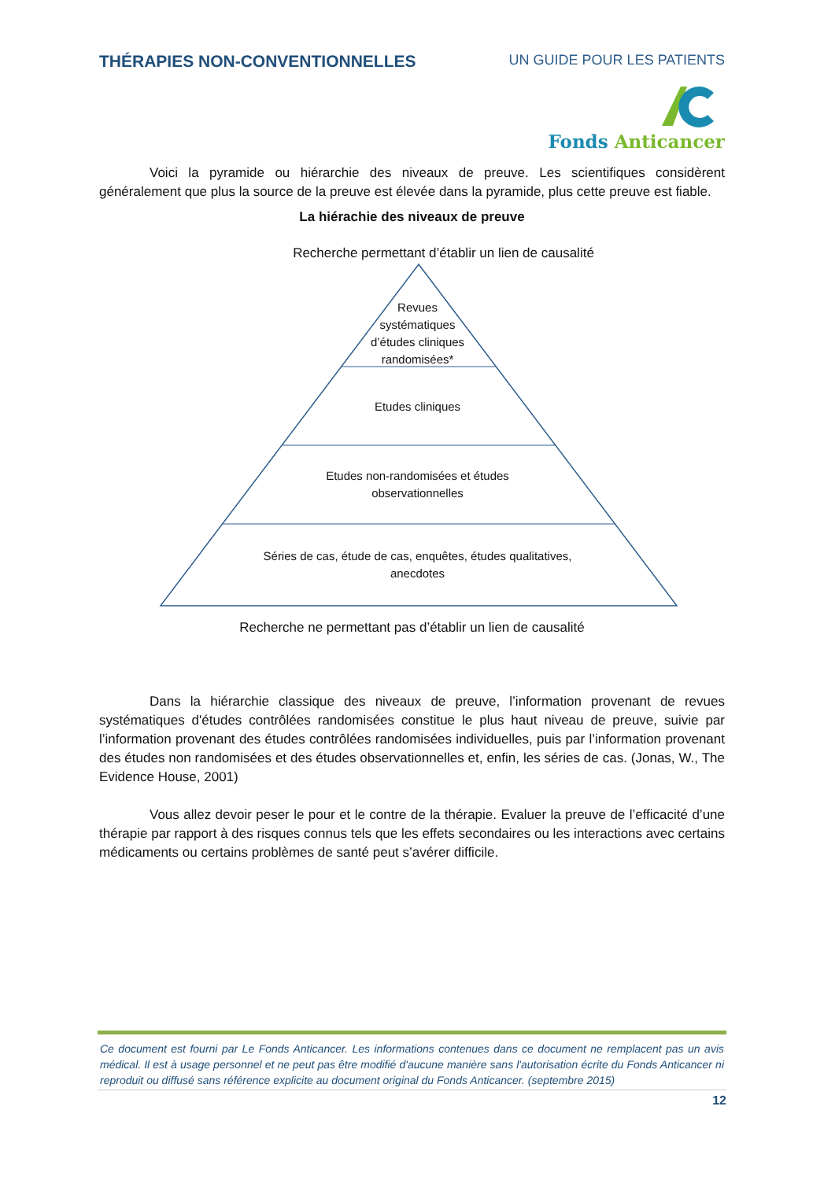THÉRAPIES NON-CONVENTIONNELLES UN GUIDE POUR LES PATIENTS
Fonds Anticancer
Voici la pyramide ou hiérarchie des niveaux de preuve. Les scientifiques considèrent généralement que plus la source de la preuve est élevée dans la pyramide, plus cette preuve est fiable.
La hiérachie des niveaux de preuve
Recherche permettant d’établir un lien de causalité
Revues
systématiques
d’études cliniques
randomisées*
Etudes cliniques
Etudes non-randomisées et études
observationnelles
Séries de cas, étude de cas, enquêtes, études qualitatives,
anecdotes
Recherche ne permettant pas d’établir un lien de causalité
Dans la hiérarchie classique des niveaux de preuve, l’information provenant de revues systématiques d'études contrôlées randomisées constitue le plus haut niveau de preuve, suivie par l’information provenant des études contrôlées randomisées individuelles, puis par l’information provenant des études non randomisées et des études observationnelles et, enfin, les séries de cas. (Jonas, W., The Evidence House, 2001)
Vous allez devoir peser le pour et le contre de la thérapie. Evaluer la preuve de l’efficacité d’une thérapie par rapport à des risques connus tels que les effets secondaires ou les interactions avec certains médicaments ou certains problèmes de santé peut s’avérer difficile.
Ce document est fourni par Le Fonds Anticancer. Les informations contenues dans ce document ne remplacent pas un avis médical. Il est à usage personnel et ne peut pas être modifié d'aucune manière sans l'autorisation écrite du Fonds Anticancer ni reproduit ou diffusé sans référence explicite au document original du Fonds Anticancer. (septembre 2015)
12